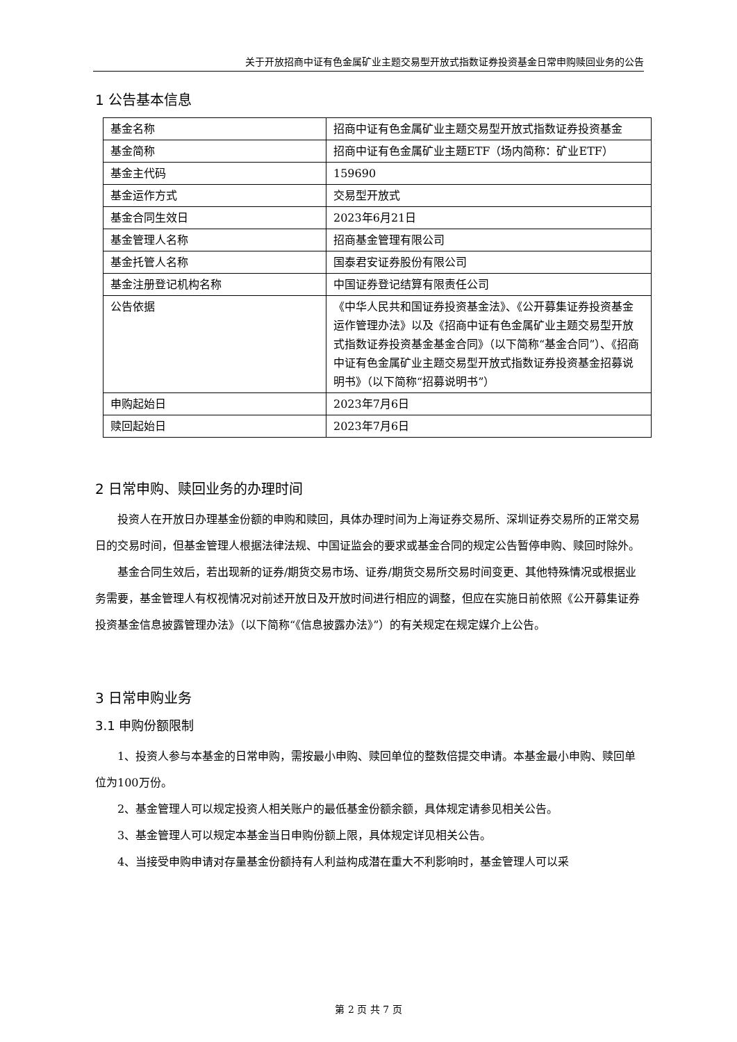关于开放招商中证有色金属矿业主题交易型开放式指数证券投资基金日常申购赎回业务的公告
1 公告基本信息
| 基金名称 | 招商中证有色金属矿业主题交易型开放式指数证券投资基金 |
| 基金简称 | 招商中证有色金属矿业主题ETF（场内简称：矿业ETF） |
| 基金主代码 | 159690 |
| 基金运作方式 | 交易型开放式 |
| 基金合同生效日 | 2023年6月21日 |
| 基金管理人名称 | 招商基金管理有限公司 |
| 基金托管人名称 | 国泰君安证券股份有限公司 |
| 基金注册登记机构名称 | 中国证券登记结算有限责任公司 |
| 公告依据 | 《中华人民共和国证券投资基金法》、《公开募集证券投资基金运作管理办法》以及《招商中证有色金属矿业主题交易型开放式指数证券投资基金基金合同》（以下简称“基金合同”）、《招商中证有色金属矿业主题交易型开放式指数证券投资基金招募说明书》（以下简称“招募说明书”） |
| 申购起始日 | 2023年7月6日 |
| 赎回起始日 | 2023年7月6日 |
2 日常申购、赎回业务的办理时间
投资人在开放日办理基金份额的申购和赎回，具体办理时间为上海证券交易所、深圳证券交易所的正常交易日的交易时间，但基金管理人根据法律法规、中国证监会的要求或基金合同的规定公告暂停申购、赎回时除外。
基金合同生效后，若出现新的证券/期货交易市场、证券/期货交易所交易时间变更、其他特殊情况或根据业务需要，基金管理人有权视情况对前述开放日及开放时间进行相应的调整，但应在实施日前依照《公开募集证券投资基金信息披露管理办法》（以下简称“《信息披露办法》”）的有关规定在规定媒介上公告。
3 日常申购业务
3.1 申购份额限制
1、投资人参与本基金的日常申购，需按最小申购、赎回单位的整数倍提交申请。本基金最小申购、赎回单位为100万份。
2、基金管理人可以规定投资人相关账户的最低基金份额余额，具体规定请参见相关公告。
3、基金管理人可以规定本基金当日申购份额上限，具体规定详见相关公告。
4、当接受申购申请对存量基金份额持有人利益构成潜在重大不利影响时，基金管理人可以采
第 2 页 共 7 页